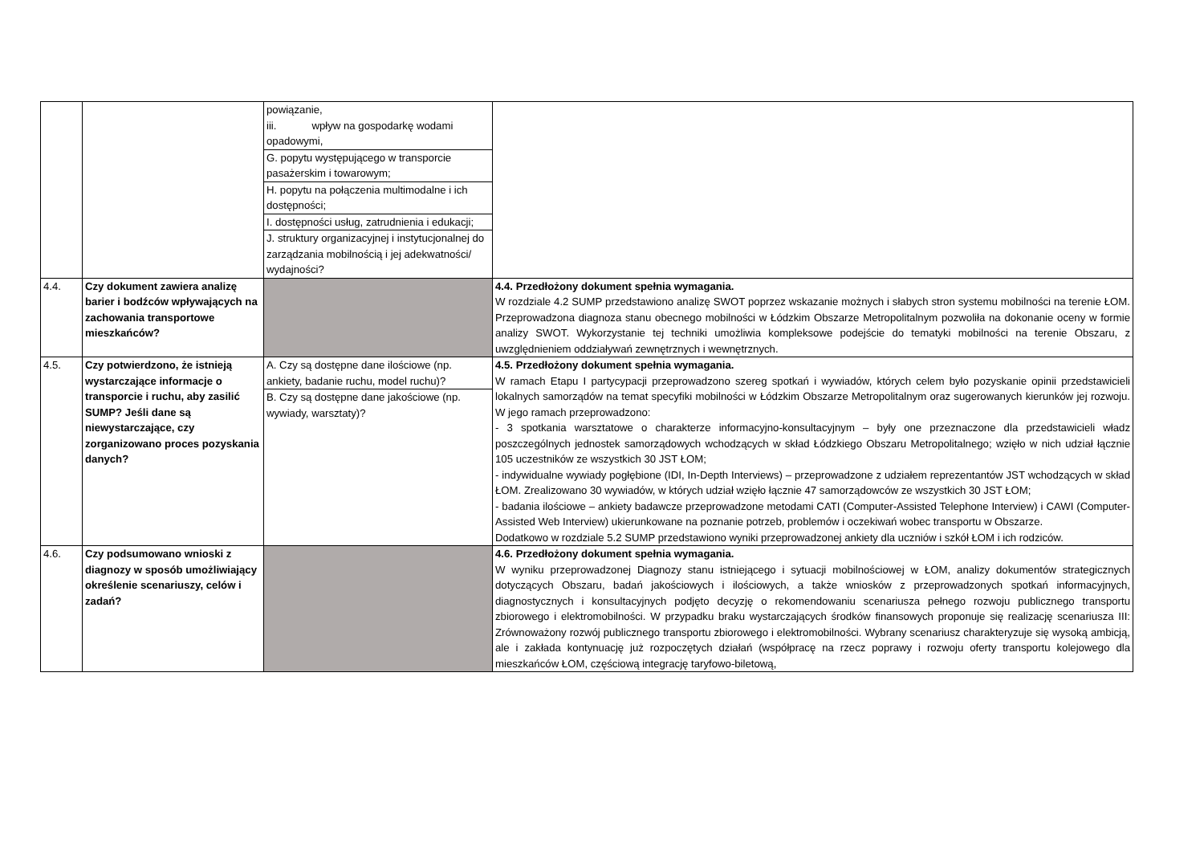| | | powiązanie, iii. wpływ na gospodarkę wodami opadowymi, G. popytu występującego w transporcie pasażerskim i towarowym; H. popytu na połączenia multimodalne i ich dostępności; I. dostępności usług, zatrudnienia i edukacji; J. struktury organizacyjnej i instytucjonalnej do zarządzania mobilnością i jej adekwatności/ wydajności? | |
| 4.4. | Czy dokument zawiera analizę barier i bodźców wpływających na zachowania transportowe mieszkańców? | | 4.4. Przedłożony dokument spełnia wymagania. W rozdziale 4.2 SUMP przedstawiono analizę SWOT poprzez wskazanie możnych i słabych stron systemu mobilności na terenie ŁOM. Przeprowadzona diagnoza stanu obecnego mobilności w Łódzkim Obszarze Metropolitalnym pozwoliła na dokonanie oceny w formie analizy SWOT. Wykorzystanie tej techniki umożliwia kompleksowe podejście do tematyki mobilności na terenie Obszaru, z uwzględnieniem oddziaływań zewnętrznych i wewnętrznych. |
| 4.5. | Czy potwierdzono, że istnieją wystarczające informacje o transporcie i ruchu, aby zasilić SUMP? Jeśli dane są niewystarczające, czy zorganizowano proces pozyskania danych? | A. Czy są dostępne dane ilościowe (np. ankiety, badanie ruchu, model ruchu)? B. Czy są dostępne dane jakościowe (np. wywiady, warsztaty)? | 4.5. Przedłożony dokument spełnia wymagania. W ramach Etapu I partycypacji przeprowadzono szereg spotkań i wywiadów, których celem było pozyskanie opinii przedstawicieli lokalnych samorządów na temat specyfiki mobilności w Łódzkim Obszarze Metropolitalnym oraz sugerowanych kierunków jej rozwoju. W jego ramach przeprowadzono: - 3 spotkania warsztatowe o charakterze informacyjno-konsultacyjnym – były one przeznaczone dla przedstawicieli władz poszczególnych jednostek samorządowych wchodzących w skład Łódzkiego Obszaru Metropolitalnego; wzięło w nich udział łącznie 105 uczestników ze wszystkich 30 JST ŁOM; - indywidualne wywiady pogłębione (IDI, In-Depth Interviews) – przeprowadzone z udziałem reprezentantów JST wchodzących w skład ŁOM. Zrealizowano 30 wywiadów, w których udział wzięło łącznie 47 samorządowców ze wszystkich 30 JST ŁOM; - badania ilościowe – ankiety badawcze przeprowadzone metodami CATI (Computer-Assisted Telephone Interview) i CAWI (Computer-Assisted Web Interview) ukierunkowane na poznanie potrzeb, problemów i oczekiwań wobec transportu w Obszarze. Dodatkowo w rozdziale 5.2 SUMP przedstawiono wyniki przeprowadzonej ankiety dla uczniów i szkół ŁOM i ich rodziców. |
| 4.6. | Czy podsumowano wnioski z diagnozy w sposób umożliwiający określenie scenariuszy, celów i zadań? | | 4.6. Przedłożony dokument spełnia wymagania. W wyniku przeprowadzonej Diagnozy stanu istniejącego i sytuacji mobilnościowej w ŁOM, analizy dokumentów strategicznych dotyczących Obszaru, badań jakościowych i ilościowych, a także wniosków z przeprowadzonych spotkań informacyjnych, diagnostycznych i konsultacyjnych podjęto decyzję o rekomendowaniu scenariusza pełnego rozwoju publicznego transportu zbiorowego i elektromobilności. W przypadku braku wystarczających środków finansowych proponuje się realizację scenariusza III: Zrównoważony rozwój publicznego transportu zbiorowego i elektromobilności. Wybrany scenariusz charakteryzuje się wysoką ambicją, ale i zakłada kontynuację już rozpoczętych działań (współpracę na rzecz poprawy i rozwoju oferty transportu kolejowego dla mieszkańców ŁOM, częściową integrację taryfowo-biletową, |